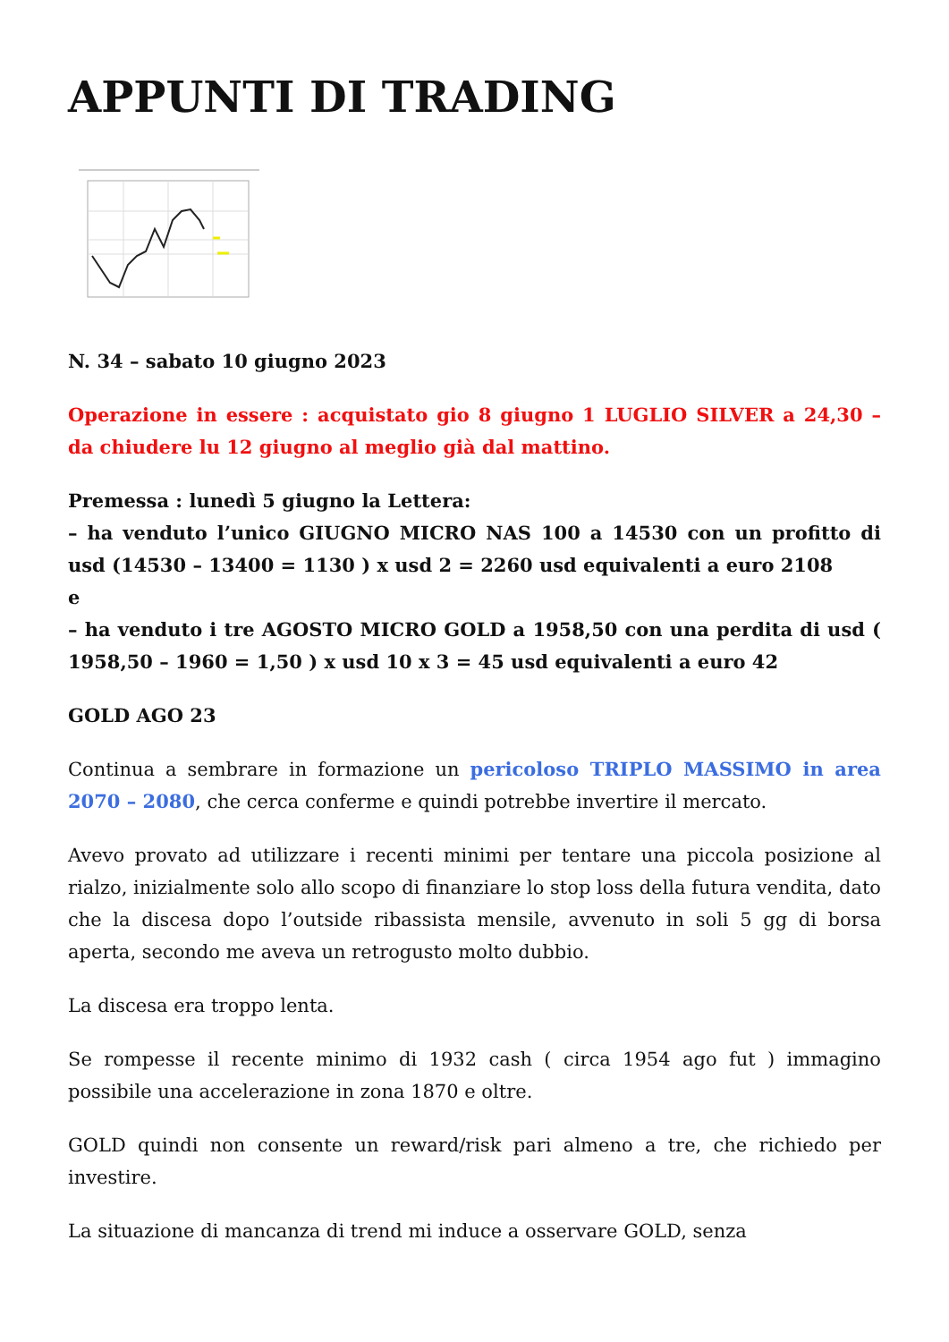APPUNTI DI TRADING
N. 34 – sabato 10 giugno 2023
Operazione in essere : acquistato gio 8 giugno 1 LUGLIO SILVER a 24,30 – da chiudere lu 12 giugno al meglio già dal mattino.
Premessa : lunedì 5 giugno la Lettera:
– ha venduto l’unico GIUGNO MICRO NAS 100 a 14530 con un profitto di usd (14530 – 13400 = 1130 ) x usd 2 = 2260 usd equivalenti a euro 2108
e
– ha venduto i tre AGOSTO MICRO GOLD a 1958,50 con una perdita di usd ( 1958,50 – 1960 = 1,50 ) x usd 10 x 3 = 45 usd equivalenti a euro 42
GOLD AGO 23
Continua a sembrare in formazione un pericoloso TRIPLO MASSIMO in area 2070 – 2080, che cerca conferme e quindi potrebbe invertire il mercato.
Avevo provato ad utilizzare i recenti minimi per tentare una piccola posizione al rialzo, inizialmente solo allo scopo di finanziare lo stop loss della futura vendita, dato che la discesa dopo l’outside ribassista mensile, avvenuto in soli 5 gg di borsa aperta, secondo me aveva un retrogusto molto dubbio.
La discesa era troppo lenta.
Se rompesse il recente minimo di 1932 cash ( circa 1954 ago fut ) immagino possibile una accelerazione in zona 1870 e oltre.
GOLD quindi non consente un reward/risk pari almeno a tre, che richiedo per investire.
La situazione di mancanza di trend mi induce a osservare GOLD, senza